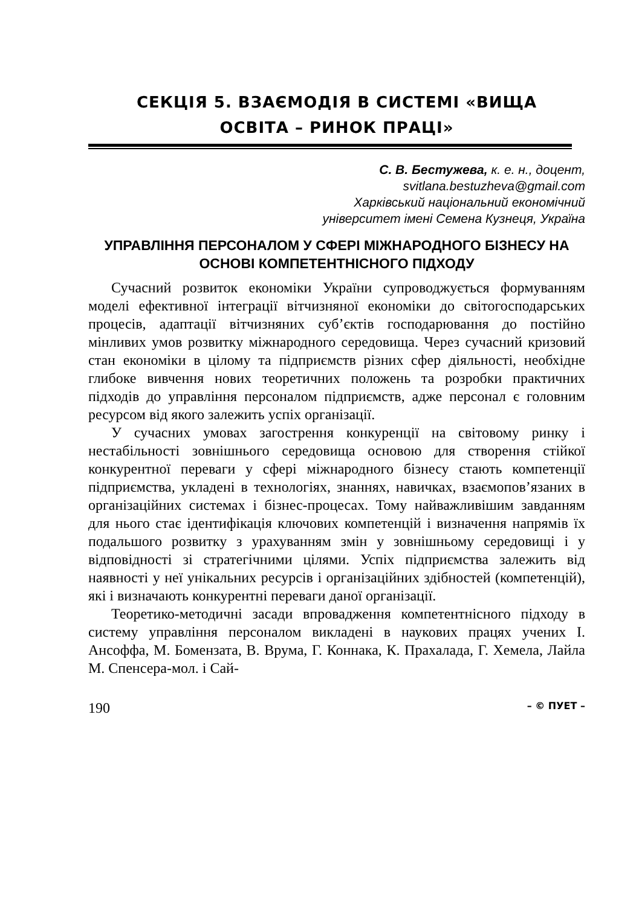СЕКЦІЯ 5. ВЗАЄМОДІЯ В СИСТЕМІ «ВИЩА
ОСВІТА – РИНОК ПРАЦІ»
С. В. Бестужева, к. е. н., доцент,
svitlana.bestuzheva@gmail.com
Харківський національний економічний
університет імені Семена Кузнеця, Україна
УПРАВЛІННЯ ПЕРСОНАЛОМ У СФЕРІ МІЖНАРОДНОГО БІЗНЕСУ НА ОСНОВІ КОМПЕТЕНТНІСНОГО ПІДХОДУ
Сучасний розвиток економіки України супроводжується формуванням моделі ефективної інтеграції вітчизняної економіки до світогосподарських процесів, адаптації вітчизняних суб’єктів господарювання до постійно мінливих умов розвитку міжнародного середовища. Через сучасний кризовий стан економіки в цілому та підприємств різних сфер діяльності, необхідне глибоке вивчення нових теоретичних положень та розробки практичних підходів до управління персоналом підприємств, адже персонал є головним ресурсом від якого залежить успіх організації.
У сучасних умовах загострення конкуренції на світовому ринку і нестабільності зовнішнього середовища основою для створення стійкої конкурентної переваги у сфері міжнародного бізнесу стають компетенції підприємства, укладені в технологіях, знаннях, навичках, взаємопов’язаних в організаційних системах і бізнес-процесах. Тому найважливішим завданням для нього стає ідентифікація ключових компетенцій і визначення напрямів їх подальшого розвитку з урахуванням змін у зовнішньому середовищі і у відповідності зі стратегічними цілями. Успіх підприємства залежить від наявності у неї унікальних ресурсів і організаційних здібностей (компетенцій), які і визначають конкурентні переваги даної організації.
Теоретико-методичні засади впровадження компетентнісного підходу в систему управління персоналом викладені в наукових працях учених І. Ансоффа, М. Бомензата, В. Врума, Г. Коннака, К. Прахалада, Г. Хемела, Лайла М. Спенсера-мол. і Сай-
190 – © ПУЕТ –